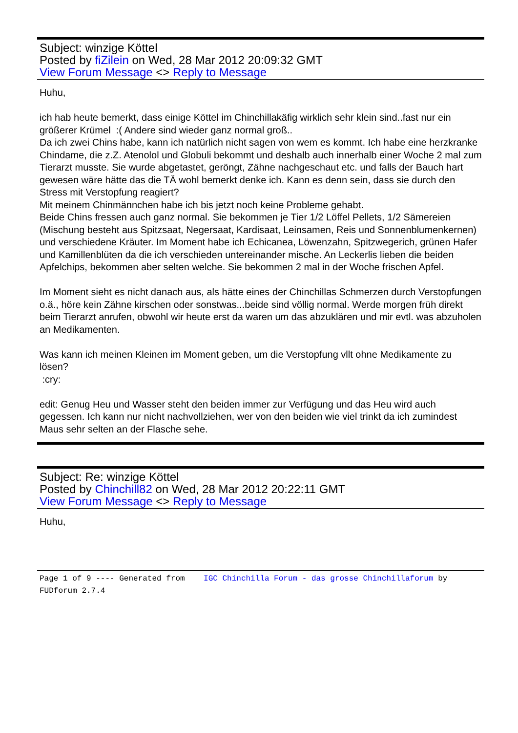Subject: winzige Köttel
Posted by fiZilein on Wed, 28 Mar 2012 20:09:32 GMT
View Forum Message <> Reply to Message
Huhu,
ich hab heute bemerkt, dass einige Köttel im Chinchillakäfig wirklich sehr klein sind..fast nur ein größerer Krümel :( Andere sind wieder ganz normal groß..
Da ich zwei Chins habe, kann ich natürlich nicht sagen von wem es kommt. Ich habe eine herzkranke Chindame, die z.Z. Atenolol und Globuli bekommt und deshalb auch innerhalb einer Woche 2 mal zum Tierarzt musste. Sie wurde abgetastet, geröngt, Zähne nachgeschaut etc. und falls der Bauch hart gewesen wäre hätte das die TÄ wohl bemerkt denke ich. Kann es denn sein, dass sie durch den Stress mit Verstopfung reagiert?
Mit meinem Chinmännchen habe ich bis jetzt noch keine Probleme gehabt.
Beide Chins fressen auch ganz normal. Sie bekommen je Tier 1/2 Löffel Pellets, 1/2 Sämereien (Mischung besteht aus Spitzsaat, Negersaat, Kardisaat, Leinsamen, Reis und Sonnenblumenkernen) und verschiedene Kräuter. Im Moment habe ich Echicanea, Löwenzahn, Spitzwegerich, grünen Hafer und Kamillenblüten da die ich verschieden untereinander mische. An Leckerlis lieben die beiden Apfelchips, bekommen aber selten welche. Sie bekommen 2 mal in der Woche frischen Apfel.
Im Moment sieht es nicht danach aus, als hätte eines der Chinchillas Schmerzen durch Verstopfungen o.ä., höre kein Zähne kirschen oder sonstwas...beide sind völlig normal. Werde morgen früh direkt beim Tierarzt anrufen, obwohl wir heute erst da waren um das abzuklären und mir evtl. was abzuholen an Medikamenten.
Was kann ich meinen Kleinen im Moment geben, um die Verstopfung vllt ohne Medikamente zu lösen?
:cry:
edit: Genug Heu und Wasser steht den beiden immer zur Verfügung und das Heu wird auch gegessen. Ich kann nur nicht nachvollziehen, wer von den beiden wie viel trinkt da ich zumindest Maus sehr selten an der Flasche sehe.
Subject: Re: winzige Köttel
Posted by Chinchill82 on Wed, 28 Mar 2012 20:22:11 GMT
View Forum Message <> Reply to Message
Huhu,
Page 1 of 9 ---- Generated from IGC Chinchilla Forum - das grosse Chinchillaforum by FUDforum 2.7.4